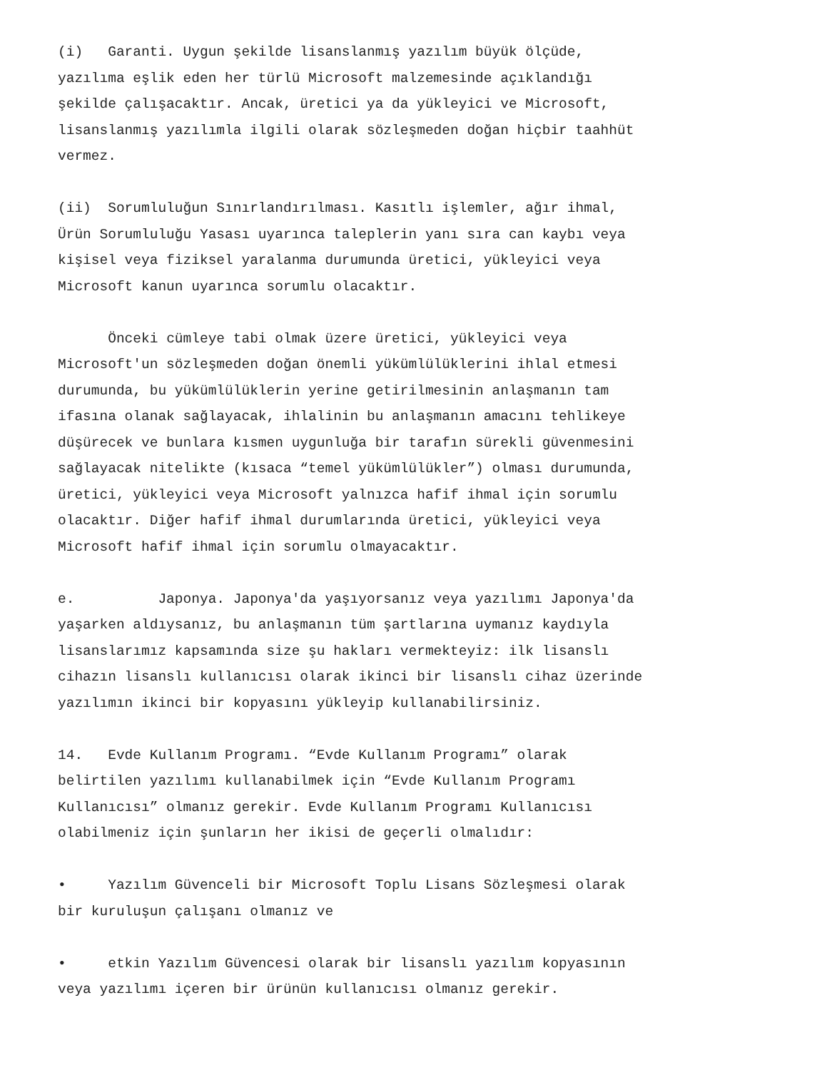(i) Garanti. Uygun şekilde lisanslanmış yazılım büyük ölçüde, yazılıma eşlik eden her türlü Microsoft malzemesinde açıklandığı şekilde çalışacaktır. Ancak, üretici ya da yükleyici ve Microsoft, lisanslanmış yazılımla ilgili olarak sözleşmeden doğan hiçbir taahhüt vermez.
(ii) Sorumluluğun Sınırlandırılması. Kasıtlı işlemler, ağır ihmal, Ürün Sorumluluğu Yasası uyarınca taleplerin yanı sıra can kaybı veya kişisel veya fiziksel yaralanma durumunda üretici, yükleyici veya Microsoft kanun uyarınca sorumlu olacaktır.
Önceki cümleye tabi olmak üzere üretici, yükleyici veya Microsoft'un sözleşmeden doğan önemli yükümlülüklerini ihlal etmesi durumunda, bu yükümlülüklerin yerine getirilmesinin anlaşmanın tam ifasına olanak sağlayacak, ihlalinin bu anlaşmanın amacını tehlikeye düşürecek ve bunlara kısmen uygunluğa bir tarafın sürekli güvenmesini sağlayacak nitelikte (kısaca “temel yükümlülükler”) olması durumunda, üretici, yükleyici veya Microsoft yalnızca hafif ihmal için sorumlu olacaktır. Diğer hafif ihmal durumlarında üretici, yükleyici veya Microsoft hafif ihmal için sorumlu olmayacaktır.
e. Japonya. Japonya'da yaşıyorsanız veya yazılımı Japonya'da yaşarken aldıysanız, bu anlaşmanın tüm şartlarına uymanız kaydıyla lisanslarımız kapsamında size şu hakları vermekteyiz: ilk lisanslı cihazın lisanslı kullanıcısı olarak ikinci bir lisanslı cihaz üzerinde yazılımın ikinci bir kopyasını yükleyip kullanabilirsiniz.
14. Evde Kullanım Programı. “Evde Kullanım Programı” olarak belirtilen yazılımı kullanabilmek için “Evde Kullanım Programı Kullanıcısı” olmanız gerekir. Evde Kullanım Programı Kullanıcısı olabilmeniz için şunların her ikisi de geçerli olmalıdır:
• Yazılım Güvenceli bir Microsoft Toplu Lisans Sözleşmesi olarak bir kuruluşun çalışanı olmanız ve
• etkin Yazılım Güvencesi olarak bir lisanslı yazılım kopyasının veya yazılımı içeren bir ürünün kullanıcısı olmanız gerekir.